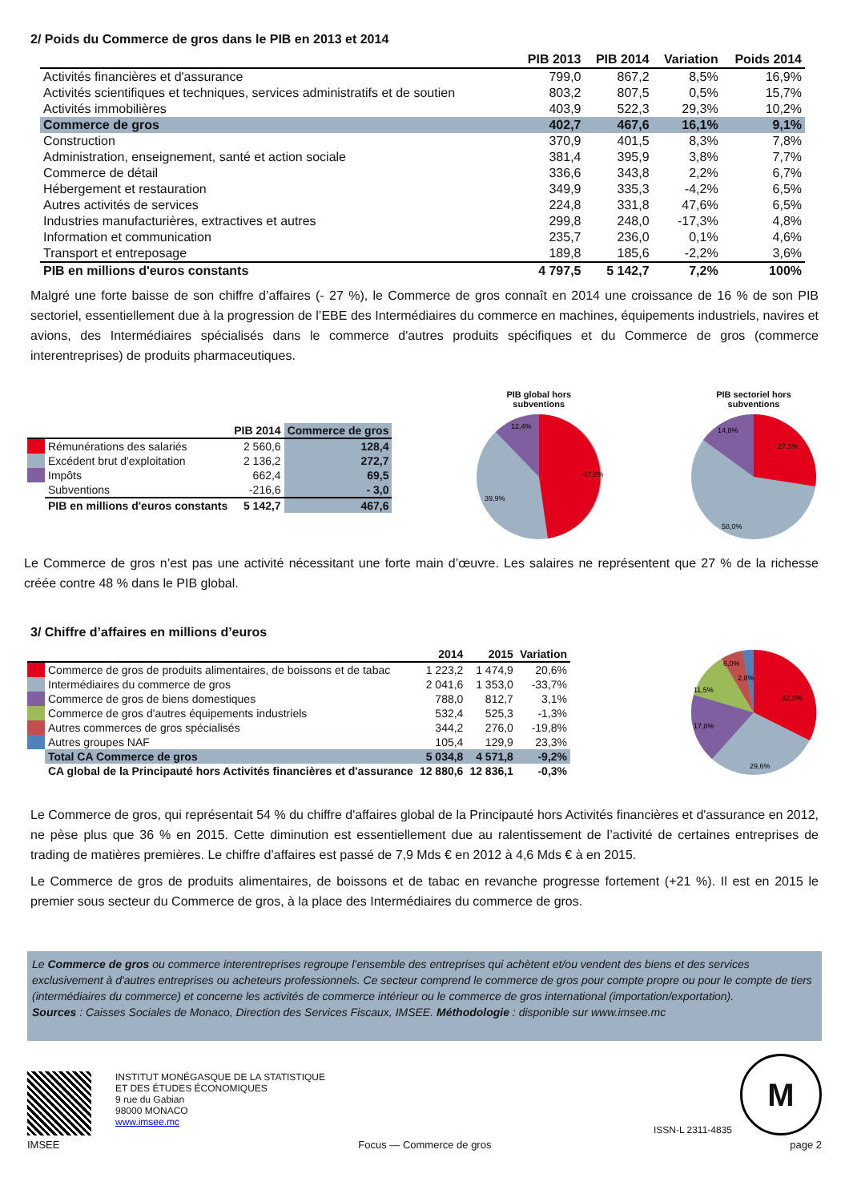2/ Poids du Commerce de gros dans le PIB en 2013 et 2014
| | PIB 2013 | PIB 2014 | Variation | Poids 2014 |
| --- | --- | --- | --- | --- |
| Activités financières et d'assurance | 799,0 | 867,2 | 8,5% | 16,9% |
| Activités scientifiques et techniques, services administratifs et de soutien | 803,2 | 807,5 | 0,5% | 15,7% |
| Activités immobilières | 403,9 | 522,3 | 29,3% | 10,2% |
| Commerce de gros | 402,7 | 467,6 | 16,1% | 9,1% |
| Construction | 370,9 | 401,5 | 8,3% | 7,8% |
| Administration, enseignement, santé et action sociale | 381,4 | 395,9 | 3,8% | 7,7% |
| Commerce de détail | 336,6 | 343,8 | 2,2% | 6,7% |
| Hébergement et restauration | 349,9 | 335,3 | -4,2% | 6,5% |
| Autres activités de services | 224,8 | 331,8 | 47,6% | 6,5% |
| Industries manufacturières, extractives et autres | 299,8 | 248,0 | -17,3% | 4,8% |
| Information et communication | 235,7 | 236,0 | 0,1% | 4,6% |
| Transport et entreposage | 189,8 | 185,6 | -2,2% | 3,6% |
| PIB en millions d'euros constants | 4 797,5 | 5 142,7 | 7,2% | 100% |
Malgré une forte baisse de son chiffre d’affaires (- 27 %), le Commerce de gros connaît en 2014 une croissance de 16 % de son PIB sectoriel, essentiellement due à la progression de l’EBE des Intermédiaires du commerce en machines, équipements industriels, navires et avions, des Intermédiaires spécialisés dans le commerce d'autres produits spécifiques et du Commerce de gros (commerce interentreprises) de produits pharmaceutiques.
| | | PIB 2014 | Commerce de gros |
| --- | --- | --- | --- |
| | Rémunérations des salariés | 2 560,6 | 128,4 |
| | Excédent brut d'exploitation | 2 136,2 | 272,7 |
| | Impôts | 662,4 | 69,5 |
| | Subventions | -216,6 | - 3,0 |
| | PIB en millions d'euros constants | 5 142,7 | 467,6 |
PIB global hors
subventions
47,8%
39,9%
12,4%
PIB sectoriel hors
subventions
27,3%
58,0%
14,8%
Le Commerce de gros n’est pas une activité nécessitant une forte main d’œuvre. Les salaires ne représentent que 27 % de la richesse créée contre 48 % dans le PIB global.
3/ Chiffre d’affaires en millions d’euros
| | | 2014 | 2015 | Variation |
| --- | --- | --- | --- | --- |
| | Commerce de gros de produits alimentaires, de boissons et de tabac | 1 223,2 | 1 474,9 | 20,6% |
| | Intermédiaires du commerce de gros | 2 041,6 | 1 353,0 | -33,7% |
| | Commerce de gros de biens domestiques | 788,0 | 812,7 | 3,1% |
| | Commerce de gros d'autres équipements industriels | 532,4 | 525,3 | -1,3% |
| | Autres commerces de gros spécialisés | 344,2 | 276,0 | -19,8% |
| | Autres groupes NAF | 105,4 | 129,9 | 23,3% |
| | Total CA Commerce de gros | 5 034,8 | 4 571,8 | -9,2% |
| | CA global de la Principauté hors Activités financières et d'assurance | 12 880,6 | 12 836,1 | -0,3% |
32,3%
29,6%
17,8%
11,5%
6,0%
2,8%
Le Commerce de gros, qui représentait 54 % du chiffre d'affaires global de la Principauté hors Activités financières et d'assurance en 2012, ne pèse plus que 36 % en 2015. Cette diminution est essentiellement due au ralentissement de l’activité de certaines entreprises de trading de matières premières. Le chiffre d’affaires est passé de 7,9 Mds € en 2012 à 4,6 Mds € à en 2015.
Le Commerce de gros de produits alimentaires, de boissons et de tabac en revanche progresse fortement (+21 %). Il est en 2015 le premier sous secteur du Commerce de gros, à la place des Intermédiaires du commerce de gros.
Le Commerce de gros ou commerce interentreprises regroupe l’ensemble des entreprises qui achètent et/ou vendent des biens et des services exclusivement à d'autres entreprises ou acheteurs professionnels. Ce secteur comprend le commerce de gros pour compte propre ou pour le compte de tiers (intermédiaires du commerce) et concerne les activités de commerce intérieur ou le commerce de gros international (importation/exportation).
Sources : Caisses Sociales de Monaco, Direction des Services Fiscaux, IMSEE. Méthodologie : disponible sur www.imsee.mc
INSTITUT MONÉGASQUE DE LA STATISTIQUE
ET DES ÉTUDES ÉCONOMIQUES
9 rue du Gabian
98000 MONACO
www.imsee.mc
ISSN-L 2311-4835
M
IMSEE Focus — Commerce de gros page 2